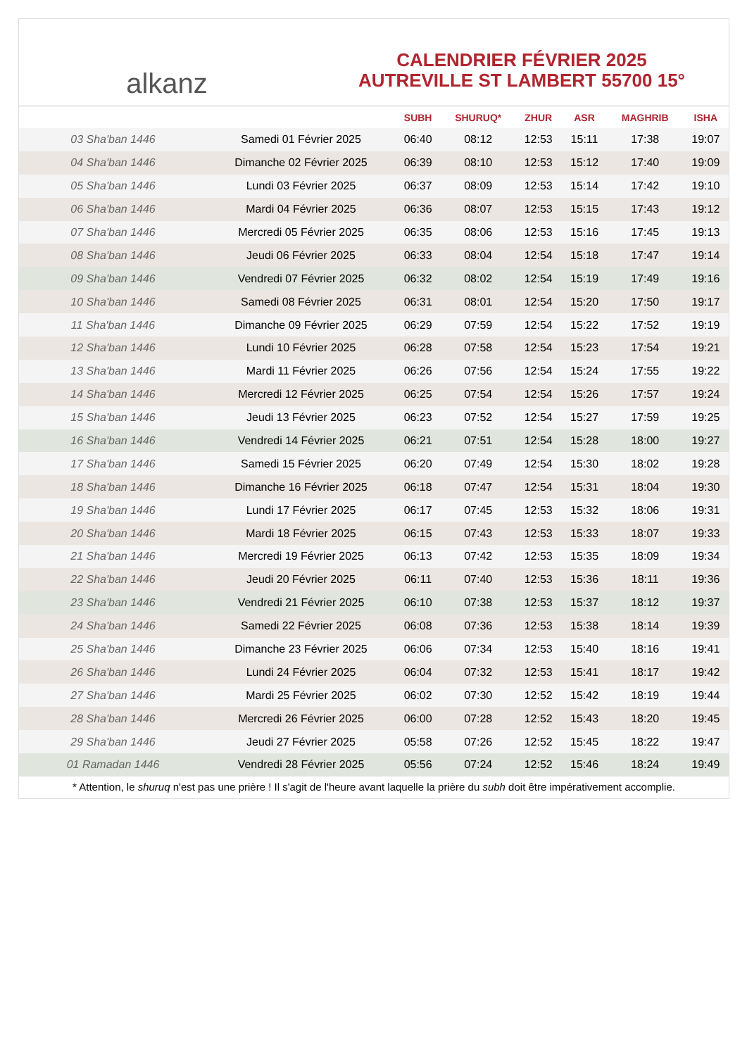alkanz
CALENDRIER FÉVRIER 2025
AUTREVILLE ST LAMBERT 55700 15°
| | | SUBH | SHURUQ* | ZHUR | ASR | MAGHRIB | ISHA |
| --- | --- | --- | --- | --- | --- | --- | --- |
| 03 Sha'ban 1446 | Samedi 01 Février 2025 | 06:40 | 08:12 | 12:53 | 15:11 | 17:38 | 19:07 |
| 04 Sha'ban 1446 | Dimanche 02 Février 2025 | 06:39 | 08:10 | 12:53 | 15:12 | 17:40 | 19:09 |
| 05 Sha'ban 1446 | Lundi 03 Février 2025 | 06:37 | 08:09 | 12:53 | 15:14 | 17:42 | 19:10 |
| 06 Sha'ban 1446 | Mardi 04 Février 2025 | 06:36 | 08:07 | 12:53 | 15:15 | 17:43 | 19:12 |
| 07 Sha'ban 1446 | Mercredi 05 Février 2025 | 06:35 | 08:06 | 12:53 | 15:16 | 17:45 | 19:13 |
| 08 Sha'ban 1446 | Jeudi 06 Février 2025 | 06:33 | 08:04 | 12:54 | 15:18 | 17:47 | 19:14 |
| 09 Sha'ban 1446 | Vendredi 07 Février 2025 | 06:32 | 08:02 | 12:54 | 15:19 | 17:49 | 19:16 |
| 10 Sha'ban 1446 | Samedi 08 Février 2025 | 06:31 | 08:01 | 12:54 | 15:20 | 17:50 | 19:17 |
| 11 Sha'ban 1446 | Dimanche 09 Février 2025 | 06:29 | 07:59 | 12:54 | 15:22 | 17:52 | 19:19 |
| 12 Sha'ban 1446 | Lundi 10 Février 2025 | 06:28 | 07:58 | 12:54 | 15:23 | 17:54 | 19:21 |
| 13 Sha'ban 1446 | Mardi 11 Février 2025 | 06:26 | 07:56 | 12:54 | 15:24 | 17:55 | 19:22 |
| 14 Sha'ban 1446 | Mercredi 12 Février 2025 | 06:25 | 07:54 | 12:54 | 15:26 | 17:57 | 19:24 |
| 15 Sha'ban 1446 | Jeudi 13 Février 2025 | 06:23 | 07:52 | 12:54 | 15:27 | 17:59 | 19:25 |
| 16 Sha'ban 1446 | Vendredi 14 Février 2025 | 06:21 | 07:51 | 12:54 | 15:28 | 18:00 | 19:27 |
| 17 Sha'ban 1446 | Samedi 15 Février 2025 | 06:20 | 07:49 | 12:54 | 15:30 | 18:02 | 19:28 |
| 18 Sha'ban 1446 | Dimanche 16 Février 2025 | 06:18 | 07:47 | 12:54 | 15:31 | 18:04 | 19:30 |
| 19 Sha'ban 1446 | Lundi 17 Février 2025 | 06:17 | 07:45 | 12:53 | 15:32 | 18:06 | 19:31 |
| 20 Sha'ban 1446 | Mardi 18 Février 2025 | 06:15 | 07:43 | 12:53 | 15:33 | 18:07 | 19:33 |
| 21 Sha'ban 1446 | Mercredi 19 Février 2025 | 06:13 | 07:42 | 12:53 | 15:35 | 18:09 | 19:34 |
| 22 Sha'ban 1446 | Jeudi 20 Février 2025 | 06:11 | 07:40 | 12:53 | 15:36 | 18:11 | 19:36 |
| 23 Sha'ban 1446 | Vendredi 21 Février 2025 | 06:10 | 07:38 | 12:53 | 15:37 | 18:12 | 19:37 |
| 24 Sha'ban 1446 | Samedi 22 Février 2025 | 06:08 | 07:36 | 12:53 | 15:38 | 18:14 | 19:39 |
| 25 Sha'ban 1446 | Dimanche 23 Février 2025 | 06:06 | 07:34 | 12:53 | 15:40 | 18:16 | 19:41 |
| 26 Sha'ban 1446 | Lundi 24 Février 2025 | 06:04 | 07:32 | 12:53 | 15:41 | 18:17 | 19:42 |
| 27 Sha'ban 1446 | Mardi 25 Février 2025 | 06:02 | 07:30 | 12:52 | 15:42 | 18:19 | 19:44 |
| 28 Sha'ban 1446 | Mercredi 26 Février 2025 | 06:00 | 07:28 | 12:52 | 15:43 | 18:20 | 19:45 |
| 29 Sha'ban 1446 | Jeudi 27 Février 2025 | 05:58 | 07:26 | 12:52 | 15:45 | 18:22 | 19:47 |
| 01 Ramadan 1446 | Vendredi 28 Février 2025 | 05:56 | 07:24 | 12:52 | 15:46 | 18:24 | 19:49 |
* Attention, le shuruq n'est pas une prière ! Il s'agit de l'heure avant laquelle la prière du subh doit être impérativement accomplie.